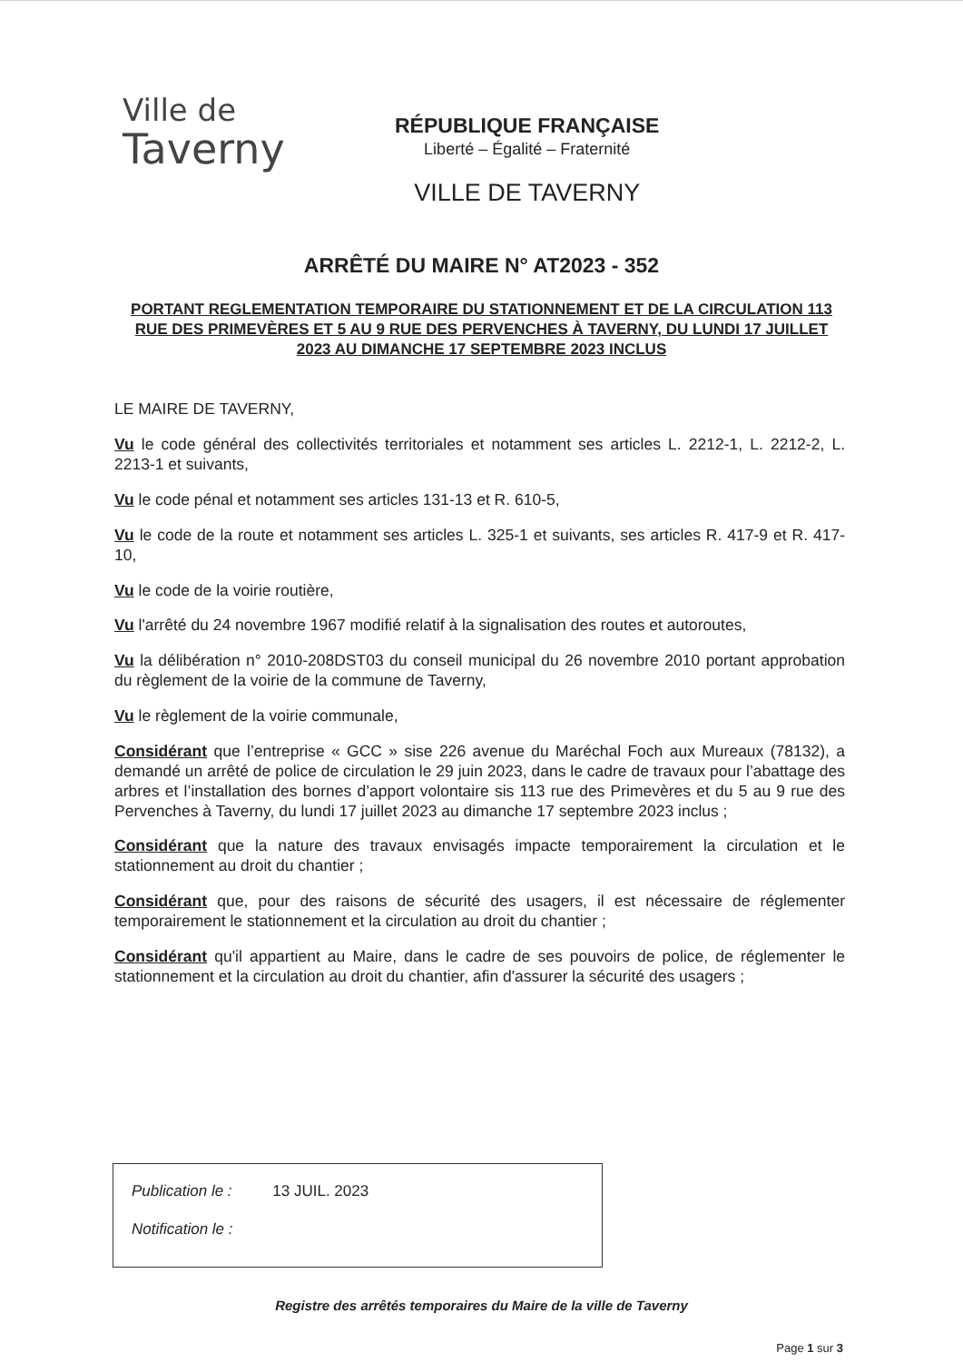Ville de
Taverny
RÉPUBLIQUE FRANÇAISE
Liberté – Égalité – Fraternité
VILLE DE TAVERNY
ARRÊTÉ DU MAIRE N° AT2023 - 352
PORTANT REGLEMENTATION TEMPORAIRE DU STATIONNEMENT ET DE LA CIRCULATION 113 RUE DES PRIMEVÈRES ET 5 AU 9 RUE DES PERVENCHES À TAVERNY, DU LUNDI 17 JUILLET 2023 AU DIMANCHE 17 SEPTEMBRE 2023 INCLUS
LE MAIRE DE TAVERNY,
Vu le code général des collectivités territoriales et notamment ses articles L. 2212-1, L. 2212-2, L. 2213-1 et suivants,
Vu le code pénal et notamment ses articles 131-13 et R. 610-5,
Vu le code de la route et notamment ses articles L. 325-1 et suivants, ses articles R. 417-9 et R. 417-10,
Vu le code de la voirie routière,
Vu l'arrêté du 24 novembre 1967 modifié relatif à la signalisation des routes et autoroutes,
Vu la délibération n° 2010-208DST03 du conseil municipal du 26 novembre 2010 portant approbation du règlement de la voirie de la commune de Taverny,
Vu le règlement de la voirie communale,
Considérant que l’entreprise « GCC » sise 226 avenue du Maréchal Foch aux Mureaux (78132), a demandé un arrêté de police de circulation le 29 juin 2023, dans le cadre de travaux pour l’abattage des arbres et l’installation des bornes d’apport volontaire sis 113 rue des Primevères et du 5 au 9 rue des Pervenches à Taverny, du lundi 17 juillet 2023 au dimanche 17 septembre 2023 inclus ;
Considérant que la nature des travaux envisagés impacte temporairement la circulation et le stationnement au droit du chantier ;
Considérant que, pour des raisons de sécurité des usagers, il est nécessaire de réglementer temporairement le stationnement et la circulation au droit du chantier ;
Considérant qu'il appartient au Maire, dans le cadre de ses pouvoirs de police, de réglementer le stationnement et la circulation au droit du chantier, afin d'assurer la sécurité des usagers ;
Publication le : 13 JUIL. 2023
Notification le :
Registre des arrêtés temporaires du Maire de la ville de Taverny
Page 1 sur 3